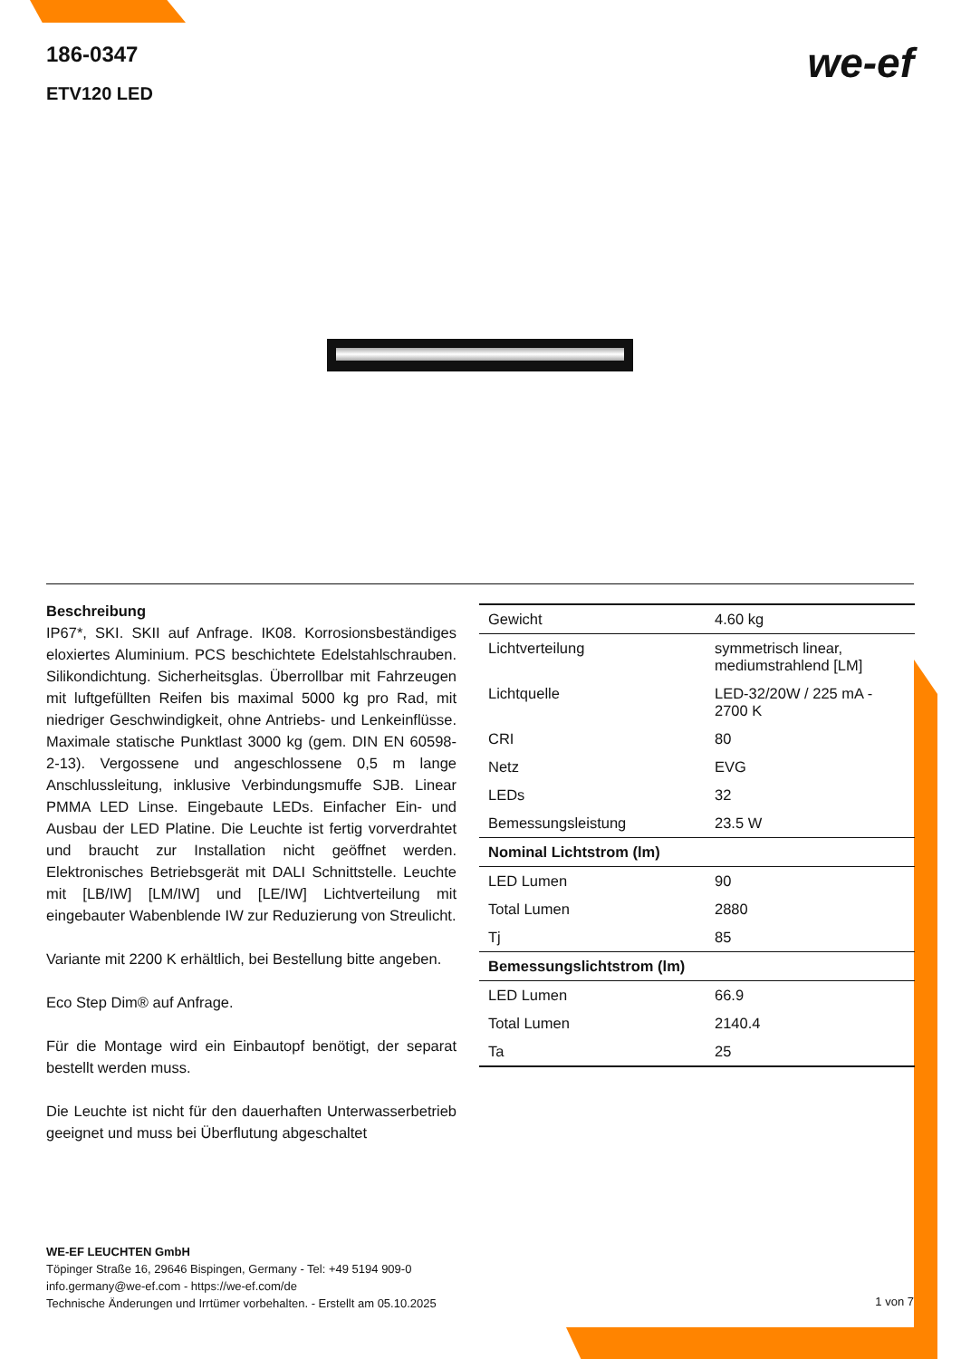186-0347
ETV120 LED
we-ef
Beschreibung
IP67*, SKI. SKII auf Anfrage. IK08. Korrosionsbeständiges eloxiertes Aluminium. PCS beschichtete Edelstahlschrauben. Silikondichtung. Sicherheitsglas. Überrollbar mit Fahrzeugen mit luftgefüllten Reifen bis maximal 5000 kg pro Rad, mit niedriger Geschwindigkeit, ohne Antriebs- und Lenkeinflüsse. Maximale statische Punktlast 3000 kg (gem. DIN EN 60598-2-13). Vergossene und angeschlossene 0,5 m lange Anschlussleitung, inklusive Verbindungsmuffe SJB. Linear PMMA LED Linse. Eingebaute LEDs. Einfacher Ein- und Ausbau der LED Platine. Die Leuchte ist fertig vorverdrahtet und braucht zur Installation nicht geöffnet werden. Elektronisches Betriebsgerät mit DALI Schnittstelle. Leuchte mit [LB/IW] [LM/IW] und [LE/IW] Lichtverteilung mit eingebauter Wabenblende IW zur Reduzierung von Streulicht.
Variante mit 2200 K erhältlich, bei Bestellung bitte angeben.
Eco Step Dim® auf Anfrage.
Für die Montage wird ein Einbautopf benötigt, der separat bestellt werden muss.
Die Leuchte ist nicht für den dauerhaften Unterwasserbetrieb geeignet und muss bei Überflutung abgeschaltet
| Gewicht | 4.60 kg |
| Lichtverteilung | symmetrisch linear, mediumstrahlend [LM] |
| Lichtquelle | LED-32/20W / 225 mA - 2700 K |
| CRI | 80 |
| Netz | EVG |
| LEDs | 32 |
| Bemessungsleistung | 23.5 W |
| Nominal Lichtstrom (lm) | |
| LED Lumen | 90 |
| Total Lumen | 2880 |
| Tj | 85 |
| Bemessungslichtstrom (lm) | |
| LED Lumen | 66.9 |
| Total Lumen | 2140.4 |
| Ta | 25 |
WE-EF LEUCHTEN GmbH
Töpinger Straße 16, 29646 Bispingen, Germany - Tel: +49 5194 909-0
info.germany@we-ef.com - https://we-ef.com/de
Technische Änderungen und Irrtümer vorbehalten. - Erstellt am 05.10.2025
1 von 7